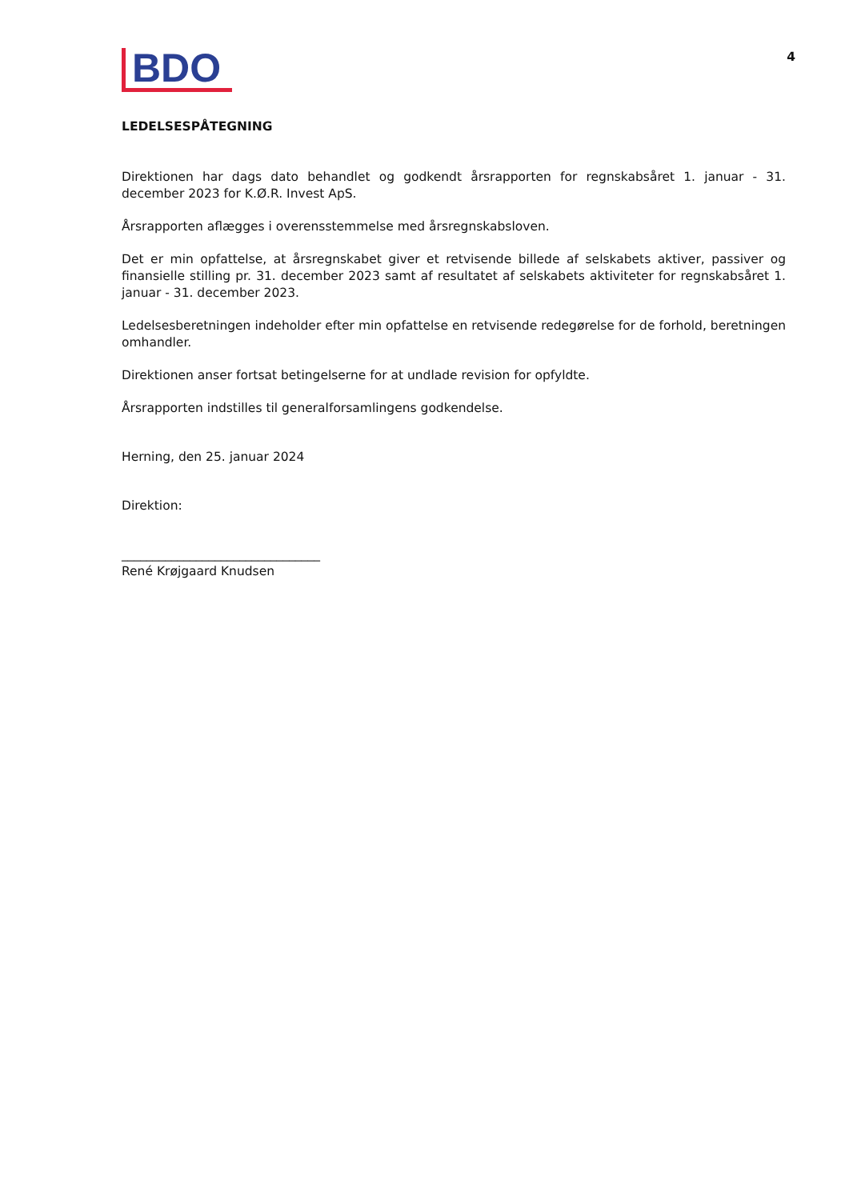BDO
4
LEDELSESPÅTEGNING
Direktionen har dags dato behandlet og godkendt årsrapporten for regnskabsåret 1. januar - 31. december 2023 for K.Ø.R. Invest ApS.
Årsrapporten aflægges i overensstemmelse med årsregnskabsloven.
Det er min opfattelse, at årsregnskabet giver et retvisende billede af selskabets aktiver, passiver og finansielle stilling pr. 31. december 2023 samt af resultatet af selskabets aktiviteter for regnskabsåret 1. januar - 31. december 2023.
Ledelsesberetningen indeholder efter min opfattelse en retvisende redegørelse for de forhold, beretningen omhandler.
Direktionen anser fortsat betingelserne for at undlade revision for opfyldte.
Årsrapporten indstilles til generalforsamlingens godkendelse.
Herning, den 25. januar 2024
Direktion:
________________________________
René Krøjgaard Knudsen